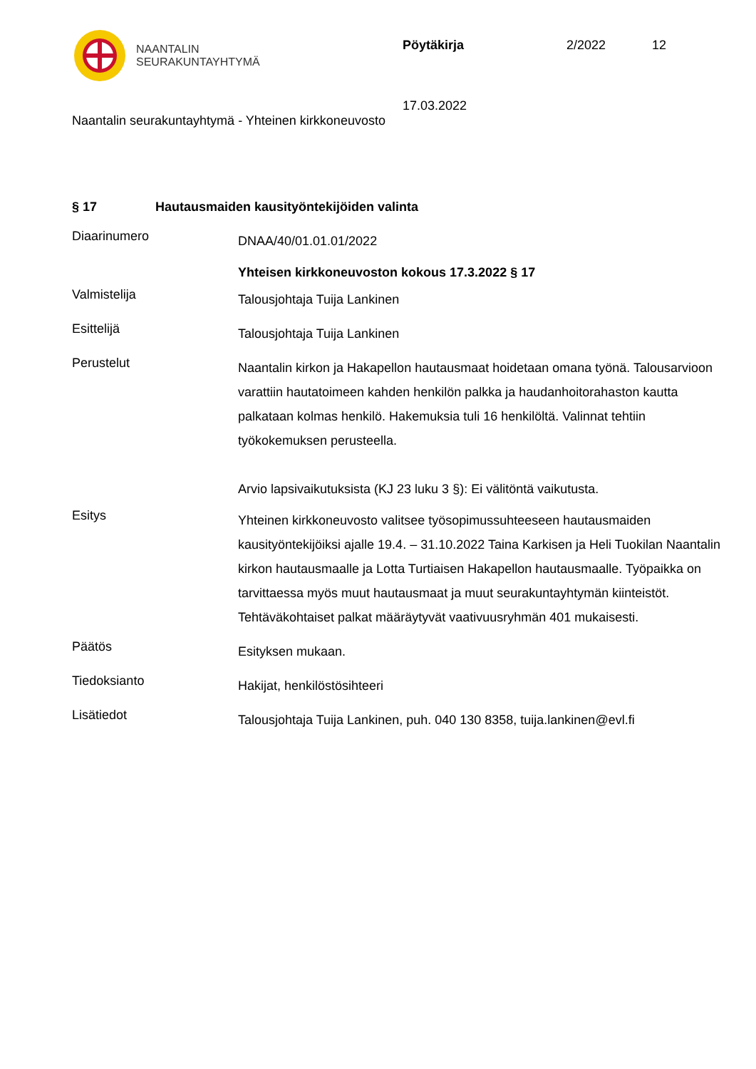NAANTALIN
SEURAKUNTAYHTYMÄ
Pöytäkirja 2/2022 12
17.03.2022
Naantalin seurakuntayhtymä - Yhteinen kirkkoneuvosto
§ 17 Hautausmaiden kausityöntekijöiden valinta
Diaarinumero
DNAA/40/01.01.01/2022
Yhteisen kirkkoneuvoston kokous 17.3.2022 § 17
Valmistelija
Talousjohtaja Tuija Lankinen
Esittelijä
Talousjohtaja Tuija Lankinen
Perustelut
Naantalin kirkon ja Hakapellon hautausmaat hoidetaan omana työnä. Talousarvioon varattiin hautatoimeen kahden henkilön palkka ja haudanhoitorahaston kautta palkataan kolmas henkilö. Hakemuksia tuli 16 henkilöltä. Valinnat tehtiin työkokemuksen perusteella.
Arvio lapsivaikutuksista (KJ 23 luku 3 §): Ei välitöntä vaikutusta.
Esitys
Yhteinen kirkkoneuvosto valitsee työsopimussuhteeseen hautausmaiden kausityöntekijöiksi ajalle 19.4. – 31.10.2022 Taina Karkisen ja Heli Tuokilan Naantalin kirkon hautausmaalle ja Lotta Turtiaisen Hakapellon hautausmaalle. Työpaikka on tarvittaessa myös muut hautausmaat ja muut seurakuntayhtymän kiinteistöt. Tehtäväkohtaiset palkat määräytyvät vaativuusryhmän 401 mukaisesti.
Päätös
Esityksen mukaan.
Tiedoksianto
Hakijat, henkilöstösihteeri
Lisätiedot
Talousjohtaja Tuija Lankinen, puh. 040 130 8358, tuija.lankinen@evl.fi